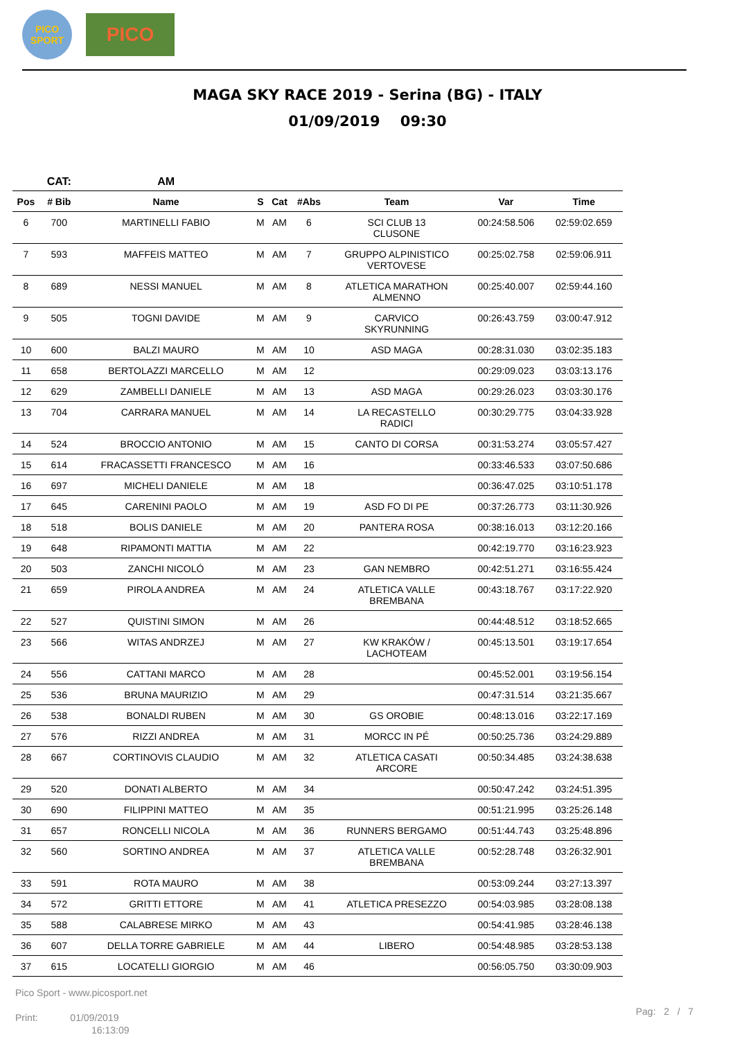PICO
SPORT
PICO
MAGA SKY RACE 2019 - Serina (BG) - ITALY
01/09/2019 09:30
| | CAT: | AM | | | | | | |
| Pos | # Bib | Name | S | Cat | #Abs | Team | Var | Time |
| 6 | 700 | MARTINELLI FABIO | M | AM | 6 | SCI CLUB 13 CLUSONE | 00:24:58.506 | 02:59:02.659 |
| 7 | 593 | MAFFEIS MATTEO | M | AM | 7 | GRUPPO ALPINISTICO VERTOVESE | 00:25:02.758 | 02:59:06.911 |
| 8 | 689 | NESSI MANUEL | M | AM | 8 | ATLETICA MARATHON ALMENNO | 00:25:40.007 | 02:59:44.160 |
| 9 | 505 | TOGNI DAVIDE | M | AM | 9 | CARVICO SKYRUNNING | 00:26:43.759 | 03:00:47.912 |
| 10 | 600 | BALZI MAURO | M | AM | 10 | ASD MAGA | 00:28:31.030 | 03:02:35.183 |
| 11 | 658 | BERTOLAZZI MARCELLO | M | AM | 12 | | 00:29:09.023 | 03:03:13.176 |
| 12 | 629 | ZAMBELLI DANIELE | M | AM | 13 | ASD MAGA | 00:29:26.023 | 03:03:30.176 |
| 13 | 704 | CARRARA MANUEL | M | AM | 14 | LA RECASTELLO RADICI | 00:30:29.775 | 03:04:33.928 |
| 14 | 524 | BROCCIO ANTONIO | M | AM | 15 | CANTO DI CORSA | 00:31:53.274 | 03:05:57.427 |
| 15 | 614 | FRACASSETTI FRANCESCO | M | AM | 16 | | 00:33:46.533 | 03:07:50.686 |
| 16 | 697 | MICHELI DANIELE | M | AM | 18 | | 00:36:47.025 | 03:10:51.178 |
| 17 | 645 | CARENINI PAOLO | M | AM | 19 | ASD FO DI PE | 00:37:26.773 | 03:11:30.926 |
| 18 | 518 | BOLIS DANIELE | M | AM | 20 | PANTERA ROSA | 00:38:16.013 | 03:12:20.166 |
| 19 | 648 | RIPAMONTI MATTIA | M | AM | 22 | | 00:42:19.770 | 03:16:23.923 |
| 20 | 503 | ZANCHI NICOLÓ | M | AM | 23 | GAN NEMBRO | 00:42:51.271 | 03:16:55.424 |
| 21 | 659 | PIROLA ANDREA | M | AM | 24 | ATLETICA VALLE BREMBANA | 00:43:18.767 | 03:17:22.920 |
| 22 | 527 | QUISTINI SIMON | M | AM | 26 | | 00:44:48.512 | 03:18:52.665 |
| 23 | 566 | WITAS ANDRZEJ | M | AM | 27 | KW KRAKÓW / LACHOTEAM | 00:45:13.501 | 03:19:17.654 |
| 24 | 556 | CATTANI MARCO | M | AM | 28 | | 00:45:52.001 | 03:19:56.154 |
| 25 | 536 | BRUNA MAURIZIO | M | AM | 29 | | 00:47:31.514 | 03:21:35.667 |
| 26 | 538 | BONALDI RUBEN | M | AM | 30 | GS OROBIE | 00:48:13.016 | 03:22:17.169 |
| 27 | 576 | RIZZI ANDREA | M | AM | 31 | MORCC IN PÉ | 00:50:25.736 | 03:24:29.889 |
| 28 | 667 | CORTINOVIS CLAUDIO | M | AM | 32 | ATLETICA CASATI ARCORE | 00:50:34.485 | 03:24:38.638 |
| 29 | 520 | DONATI ALBERTO | M | AM | 34 | | 00:50:47.242 | 03:24:51.395 |
| 30 | 690 | FILIPPINI MATTEO | M | AM | 35 | | 00:51:21.995 | 03:25:26.148 |
| 31 | 657 | RONCELLI NICOLA | M | AM | 36 | RUNNERS BERGAMO | 00:51:44.743 | 03:25:48.896 |
| 32 | 560 | SORTINO ANDREA | M | AM | 37 | ATLETICA VALLE BREMBANA | 00:52:28.748 | 03:26:32.901 |
| 33 | 591 | ROTA MAURO | M | AM | 38 | | 00:53:09.244 | 03:27:13.397 |
| 34 | 572 | GRITTI ETTORE | M | AM | 41 | ATLETICA PRESEZZO | 00:54:03.985 | 03:28:08.138 |
| 35 | 588 | CALABRESE MIRKO | M | AM | 43 | | 00:54:41.985 | 03:28:46.138 |
| 36 | 607 | DELLA TORRE GABRIELE | M | AM | 44 | LIBERO | 00:54:48.985 | 03:28:53.138 |
| 37 | 615 | LOCATELLI GIORGIO | M | AM | 46 | | 00:56:05.750 | 03:30:09.903 |
Pico Sport - www.picosport.net
Print: 01/09/2019
16:13:09
Pag: 2 / 7